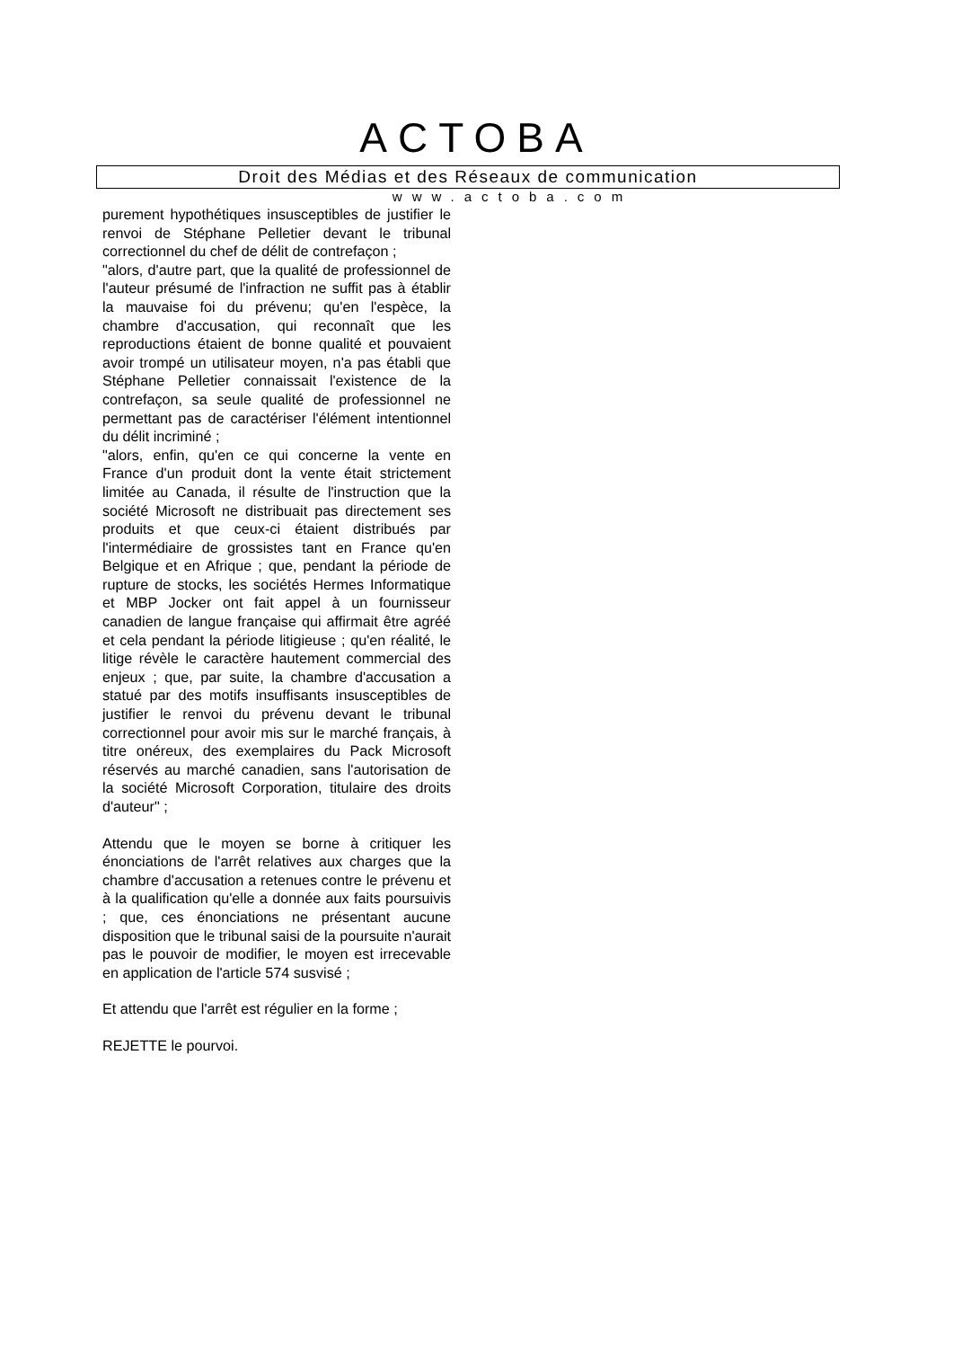ACTOBA
Droit des Médias et des Réseaux de communication
www.actoba.com
purement hypothétiques insusceptibles de justifier le renvoi de Stéphane Pelletier devant le tribunal correctionnel du chef de délit de contrefaçon ;
"alors, d'autre part, que la qualité de professionnel de l'auteur présumé de l'infraction ne suffit pas à établir la mauvaise foi du prévenu; qu'en l'espèce, la chambre d'accusation, qui reconnaît que les reproductions étaient de bonne qualité et pouvaient avoir trompé un utilisateur moyen, n'a pas établi que Stéphane Pelletier connaissait l'existence de la contrefaçon, sa seule qualité de professionnel ne permettant pas de caractériser l'élément intentionnel du délit incriminé ;
"alors, enfin, qu'en ce qui concerne la vente en France d'un produit dont la vente était strictement limitée au Canada, il résulte de l'instruction que la société Microsoft ne distribuait pas directement ses produits et que ceux-ci étaient distribués par l'intermédiaire de grossistes tant en France qu'en Belgique et en Afrique ; que, pendant la période de rupture de stocks, les sociétés Hermes Informatique et MBP Jocker ont fait appel à un fournisseur canadien de langue française qui affirmait être agréé et cela pendant la période litigieuse ; qu'en réalité, le litige révèle le caractère hautement commercial des enjeux ; que, par suite, la chambre d'accusation a statué par des motifs insuffisants insusceptibles de justifier le renvoi du prévenu devant le tribunal correctionnel pour avoir mis sur le marché français, à titre onéreux, des exemplaires du Pack Microsoft réservés au marché canadien, sans l'autorisation de la société Microsoft Corporation, titulaire des droits d'auteur" ;
Attendu que le moyen se borne à critiquer les énonciations de l'arrêt relatives aux charges que la chambre d'accusation a retenues contre le prévenu et à la qualification qu'elle a donnée aux faits poursuivis ; que, ces énonciations ne présentant aucune disposition que le tribunal saisi de la poursuite n'aurait pas le pouvoir de modifier, le moyen est irrecevable en application de l'article 574 susvisé ;
Et attendu que l'arrêt est régulier en la forme ;
REJETTE le pourvoi.